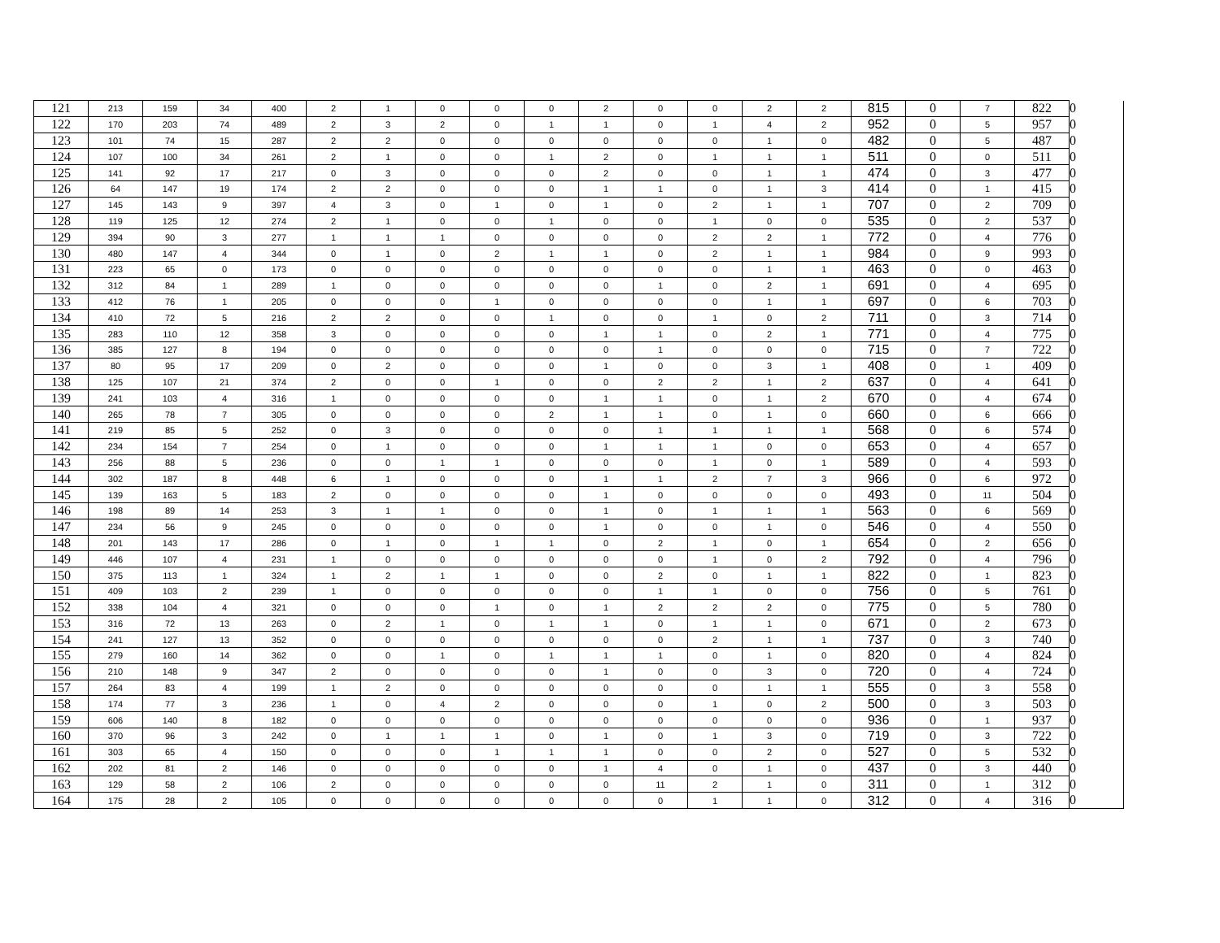| 121 | 213 | 159 | 34 | 400 | 2 | 1 | 0 | 0 | 0 | 2 | 0 | 0 | 2 | 2 | 815 | 0 | 7 | 822 | 0 |
| 122 | 170 | 203 | 74 | 489 | 2 | 3 | 2 | 0 | 1 | 1 | 0 | 1 | 4 | 2 | 952 | 0 | 5 | 957 | 0 |
| 123 | 101 | 74 | 15 | 287 | 2 | 2 | 0 | 0 | 0 | 0 | 0 | 0 | 1 | 0 | 482 | 0 | 5 | 487 | 0 |
| 124 | 107 | 100 | 34 | 261 | 2 | 1 | 0 | 0 | 1 | 2 | 0 | 1 | 1 | 1 | 511 | 0 | 0 | 511 | 0 |
| 125 | 141 | 92 | 17 | 217 | 0 | 3 | 0 | 0 | 0 | 2 | 0 | 0 | 1 | 1 | 474 | 0 | 3 | 477 | 0 |
| 126 | 64 | 147 | 19 | 174 | 2 | 2 | 0 | 0 | 0 | 1 | 1 | 0 | 1 | 3 | 414 | 0 | 1 | 415 | 0 |
| 127 | 145 | 143 | 9 | 397 | 4 | 3 | 0 | 1 | 0 | 1 | 0 | 2 | 1 | 1 | 707 | 0 | 2 | 709 | 0 |
| 128 | 119 | 125 | 12 | 274 | 2 | 1 | 0 | 0 | 1 | 0 | 0 | 1 | 0 | 0 | 535 | 0 | 2 | 537 | 0 |
| 129 | 394 | 90 | 3 | 277 | 1 | 1 | 1 | 0 | 0 | 0 | 0 | 2 | 2 | 1 | 772 | 0 | 4 | 776 | 0 |
| 130 | 480 | 147 | 4 | 344 | 0 | 1 | 0 | 2 | 1 | 1 | 0 | 2 | 1 | 1 | 984 | 0 | 9 | 993 | 0 |
| 131 | 223 | 65 | 0 | 173 | 0 | 0 | 0 | 0 | 0 | 0 | 0 | 0 | 1 | 1 | 463 | 0 | 0 | 463 | 0 |
| 132 | 312 | 84 | 1 | 289 | 1 | 0 | 0 | 0 | 0 | 0 | 1 | 0 | 2 | 1 | 691 | 0 | 4 | 695 | 0 |
| 133 | 412 | 76 | 1 | 205 | 0 | 0 | 0 | 1 | 0 | 0 | 0 | 0 | 1 | 1 | 697 | 0 | 6 | 703 | 0 |
| 134 | 410 | 72 | 5 | 216 | 2 | 2 | 0 | 0 | 1 | 0 | 0 | 1 | 0 | 2 | 711 | 0 | 3 | 714 | 0 |
| 135 | 283 | 110 | 12 | 358 | 3 | 0 | 0 | 0 | 0 | 1 | 1 | 0 | 2 | 1 | 771 | 0 | 4 | 775 | 0 |
| 136 | 385 | 127 | 8 | 194 | 0 | 0 | 0 | 0 | 0 | 0 | 1 | 0 | 0 | 0 | 715 | 0 | 7 | 722 | 0 |
| 137 | 80 | 95 | 17 | 209 | 0 | 2 | 0 | 0 | 0 | 1 | 0 | 0 | 3 | 1 | 408 | 0 | 1 | 409 | 0 |
| 138 | 125 | 107 | 21 | 374 | 2 | 0 | 0 | 1 | 0 | 0 | 2 | 2 | 1 | 2 | 637 | 0 | 4 | 641 | 0 |
| 139 | 241 | 103 | 4 | 316 | 1 | 0 | 0 | 0 | 0 | 1 | 1 | 0 | 1 | 2 | 670 | 0 | 4 | 674 | 0 |
| 140 | 265 | 78 | 7 | 305 | 0 | 0 | 0 | 0 | 2 | 1 | 1 | 0 | 1 | 0 | 660 | 0 | 6 | 666 | 0 |
| 141 | 219 | 85 | 5 | 252 | 0 | 3 | 0 | 0 | 0 | 0 | 1 | 1 | 1 | 1 | 568 | 0 | 6 | 574 | 0 |
| 142 | 234 | 154 | 7 | 254 | 0 | 1 | 0 | 0 | 0 | 1 | 1 | 1 | 0 | 0 | 653 | 0 | 4 | 657 | 0 |
| 143 | 256 | 88 | 5 | 236 | 0 | 0 | 1 | 1 | 0 | 0 | 0 | 1 | 0 | 1 | 589 | 0 | 4 | 593 | 0 |
| 144 | 302 | 187 | 8 | 448 | 6 | 1 | 0 | 0 | 0 | 1 | 1 | 2 | 7 | 3 | 966 | 0 | 6 | 972 | 0 |
| 145 | 139 | 163 | 5 | 183 | 2 | 0 | 0 | 0 | 0 | 1 | 0 | 0 | 0 | 0 | 493 | 0 | 11 | 504 | 0 |
| 146 | 198 | 89 | 14 | 253 | 3 | 1 | 1 | 0 | 0 | 1 | 0 | 1 | 1 | 1 | 563 | 0 | 6 | 569 | 0 |
| 147 | 234 | 56 | 9 | 245 | 0 | 0 | 0 | 0 | 0 | 1 | 0 | 0 | 1 | 0 | 546 | 0 | 4 | 550 | 0 |
| 148 | 201 | 143 | 17 | 286 | 0 | 1 | 0 | 1 | 1 | 0 | 2 | 1 | 0 | 1 | 654 | 0 | 2 | 656 | 0 |
| 149 | 446 | 107 | 4 | 231 | 1 | 0 | 0 | 0 | 0 | 0 | 0 | 1 | 0 | 2 | 792 | 0 | 4 | 796 | 0 |
| 150 | 375 | 113 | 1 | 324 | 1 | 2 | 1 | 1 | 0 | 0 | 2 | 0 | 1 | 1 | 822 | 0 | 1 | 823 | 0 |
| 151 | 409 | 103 | 2 | 239 | 1 | 0 | 0 | 0 | 0 | 0 | 1 | 1 | 0 | 0 | 756 | 0 | 5 | 761 | 0 |
| 152 | 338 | 104 | 4 | 321 | 0 | 0 | 0 | 1 | 0 | 1 | 2 | 2 | 2 | 0 | 775 | 0 | 5 | 780 | 0 |
| 153 | 316 | 72 | 13 | 263 | 0 | 2 | 1 | 0 | 1 | 1 | 0 | 1 | 1 | 0 | 671 | 0 | 2 | 673 | 0 |
| 154 | 241 | 127 | 13 | 352 | 0 | 0 | 0 | 0 | 0 | 0 | 0 | 2 | 1 | 1 | 737 | 0 | 3 | 740 | 0 |
| 155 | 279 | 160 | 14 | 362 | 0 | 0 | 1 | 0 | 1 | 1 | 1 | 0 | 1 | 0 | 820 | 0 | 4 | 824 | 0 |
| 156 | 210 | 148 | 9 | 347 | 2 | 0 | 0 | 0 | 0 | 1 | 0 | 0 | 3 | 0 | 720 | 0 | 4 | 724 | 0 |
| 157 | 264 | 83 | 4 | 199 | 1 | 2 | 0 | 0 | 0 | 0 | 0 | 0 | 1 | 1 | 555 | 0 | 3 | 558 | 0 |
| 158 | 174 | 77 | 3 | 236 | 1 | 0 | 4 | 2 | 0 | 0 | 0 | 1 | 0 | 2 | 500 | 0 | 3 | 503 | 0 |
| 159 | 606 | 140 | 8 | 182 | 0 | 0 | 0 | 0 | 0 | 0 | 0 | 0 | 0 | 0 | 936 | 0 | 1 | 937 | 0 |
| 160 | 370 | 96 | 3 | 242 | 0 | 1 | 1 | 1 | 0 | 1 | 0 | 1 | 3 | 0 | 719 | 0 | 3 | 722 | 0 |
| 161 | 303 | 65 | 4 | 150 | 0 | 0 | 0 | 1 | 1 | 1 | 0 | 0 | 2 | 0 | 527 | 0 | 5 | 532 | 0 |
| 162 | 202 | 81 | 2 | 146 | 0 | 0 | 0 | 0 | 0 | 1 | 4 | 0 | 1 | 0 | 437 | 0 | 3 | 440 | 0 |
| 163 | 129 | 58 | 2 | 106 | 2 | 0 | 0 | 0 | 0 | 0 | 11 | 2 | 1 | 0 | 311 | 0 | 1 | 312 | 0 |
| 164 | 175 | 28 | 2 | 105 | 0 | 0 | 0 | 0 | 0 | 0 | 0 | 1 | 1 | 0 | 312 | 0 | 4 | 316 | 0 |